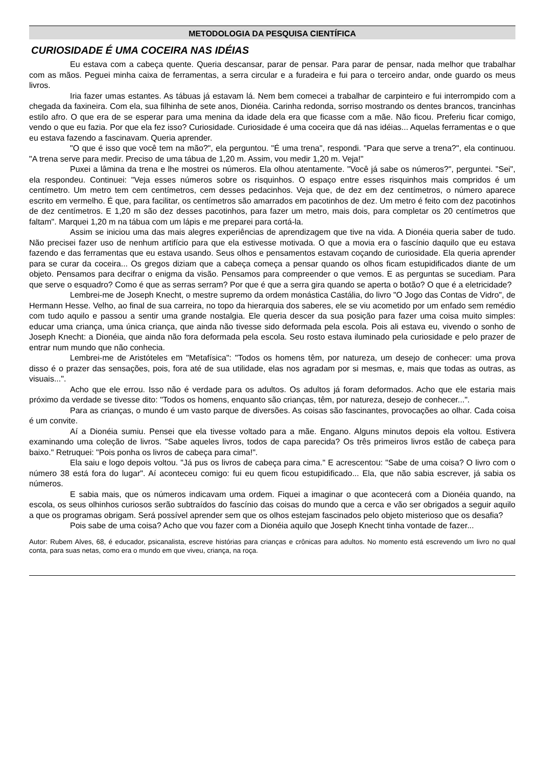METODOLOGIA DA PESQUISA CIENTÍFICA
CURIOSIDADE É UMA COCEIRA NAS IDÉIAS
Eu estava com a cabeça quente. Queria descansar, parar de pensar. Para parar de pensar, nada melhor que trabalhar com as mãos. Peguei minha caixa de ferramentas, a serra circular e a furadeira e fui para o terceiro andar, onde guardo os meus livros.
Iria fazer umas estantes. As tábuas já estavam lá. Nem bem comecei a trabalhar de carpinteiro e fui interrompido com a chegada da faxineira. Com ela, sua filhinha de sete anos, Dionéia. Carinha redonda, sorriso mostrando os dentes brancos, trancinhas estilo afro. O que era de se esperar para uma menina da idade dela era que ficasse com a mãe. Não ficou. Preferiu ficar comigo, vendo o que eu fazia. Por que ela fez isso? Curiosidade. Curiosidade é uma coceira que dá nas idéias... Aquelas ferramentas e o que eu estava fazendo a fascinavam. Queria aprender.
"O que é isso que você tem na mão?", ela perguntou. "É uma trena", respondi. "Para que serve a trena?", ela continuou. "A trena serve para medir. Preciso de uma tábua de 1,20 m. Assim, vou medir 1,20 m. Veja!"
Puxei a lâmina da trena e lhe mostrei os números. Ela olhou atentamente. "Você já sabe os números?", perguntei. "Sei", ela respondeu. Continuei: "Veja esses números sobre os risquinhos. O espaço entre esses risquinhos mais compridos é um centímetro. Um metro tem cem centímetros, cem desses pedacinhos. Veja que, de dez em dez centímetros, o número aparece escrito em vermelho. É que, para facilitar, os centímetros são amarrados em pacotinhos de dez. Um metro é feito com dez pacotinhos de dez centímetros. E 1,20 m são dez desses pacotinhos, para fazer um metro, mais dois, para completar os 20 centímetros que faltam". Marquei 1,20 m na tábua com um lápis e me preparei para cortá-la.
Assim se iniciou uma das mais alegres experiências de aprendizagem que tive na vida. A Dionéia queria saber de tudo. Não precisei fazer uso de nenhum artifício para que ela estivesse motivada. O que a movia era o fascínio daquilo que eu estava fazendo e das ferramentas que eu estava usando. Seus olhos e pensamentos estavam coçando de curiosidade. Ela queria aprender para se curar da coceira... Os gregos diziam que a cabeça começa a pensar quando os olhos ficam estupidificados diante de um objeto. Pensamos para decifrar o enigma da visão. Pensamos para compreender o que vemos. E as perguntas se sucediam. Para que serve o esquadro? Como é que as serras serram? Por que é que a serra gira quando se aperta o botão? O que é a eletricidade?
Lembrei-me de Joseph Knecht, o mestre supremo da ordem monástica Castália, do livro "O Jogo das Contas de Vidro", de Hermann Hesse. Velho, ao final de sua carreira, no topo da hierarquia dos saberes, ele se viu acometido por um enfado sem remédio com tudo aquilo e passou a sentir uma grande nostalgia. Ele queria descer da sua posição para fazer uma coisa muito simples: educar uma criança, uma única criança, que ainda não tivesse sido deformada pela escola. Pois ali estava eu, vivendo o sonho de Joseph Knecht: a Dionéia, que ainda não fora deformada pela escola. Seu rosto estava iluminado pela curiosidade e pelo prazer de entrar num mundo que não conhecia.
Lembrei-me de Aristóteles em "Metafísica": "Todos os homens têm, por natureza, um desejo de conhecer: uma prova disso é o prazer das sensações, pois, fora até de sua utilidade, elas nos agradam por si mesmas, e, mais que todas as outras, as visuais...".
Acho que ele errou. Isso não é verdade para os adultos. Os adultos já foram deformados. Acho que ele estaria mais próximo da verdade se tivesse dito: "Todos os homens, enquanto são crianças, têm, por natureza, desejo de conhecer...".
Para as crianças, o mundo é um vasto parque de diversões. As coisas são fascinantes, provocações ao olhar. Cada coisa é um convite.
Aí a Dionéia sumiu. Pensei que ela tivesse voltado para a mãe. Engano. Alguns minutos depois ela voltou. Estivera examinando uma coleção de livros. "Sabe aqueles livros, todos de capa parecida? Os três primeiros livros estão de cabeça para baixo." Retruquei: "Pois ponha os livros de cabeça para cima!".
Ela saiu e logo depois voltou. "Já pus os livros de cabeça para cima." E acrescentou: "Sabe de uma coisa? O livro com o número 38 está fora do lugar". Aí aconteceu comigo: fui eu quem ficou estupidificado... Ela, que não sabia escrever, já sabia os números.
E sabia mais, que os números indicavam uma ordem. Fiquei a imaginar o que acontecerá com a Dionéia quando, na escola, os seus olhinhos curiosos serão subtraídos do fascínio das coisas do mundo que a cerca e vão ser obrigados a seguir aquilo a que os programas obrigam. Será possível aprender sem que os olhos estejam fascinados pelo objeto misterioso que os desafia?
Pois sabe de uma coisa? Acho que vou fazer com a Dionéia aquilo que Joseph Knecht tinha vontade de fazer...
Autor: Rubem Alves, 68, é educador, psicanalista, escreve histórias para crianças e crônicas para adultos. No momento está escrevendo um livro no qual conta, para suas netas, como era o mundo em que viveu, criança, na roça.